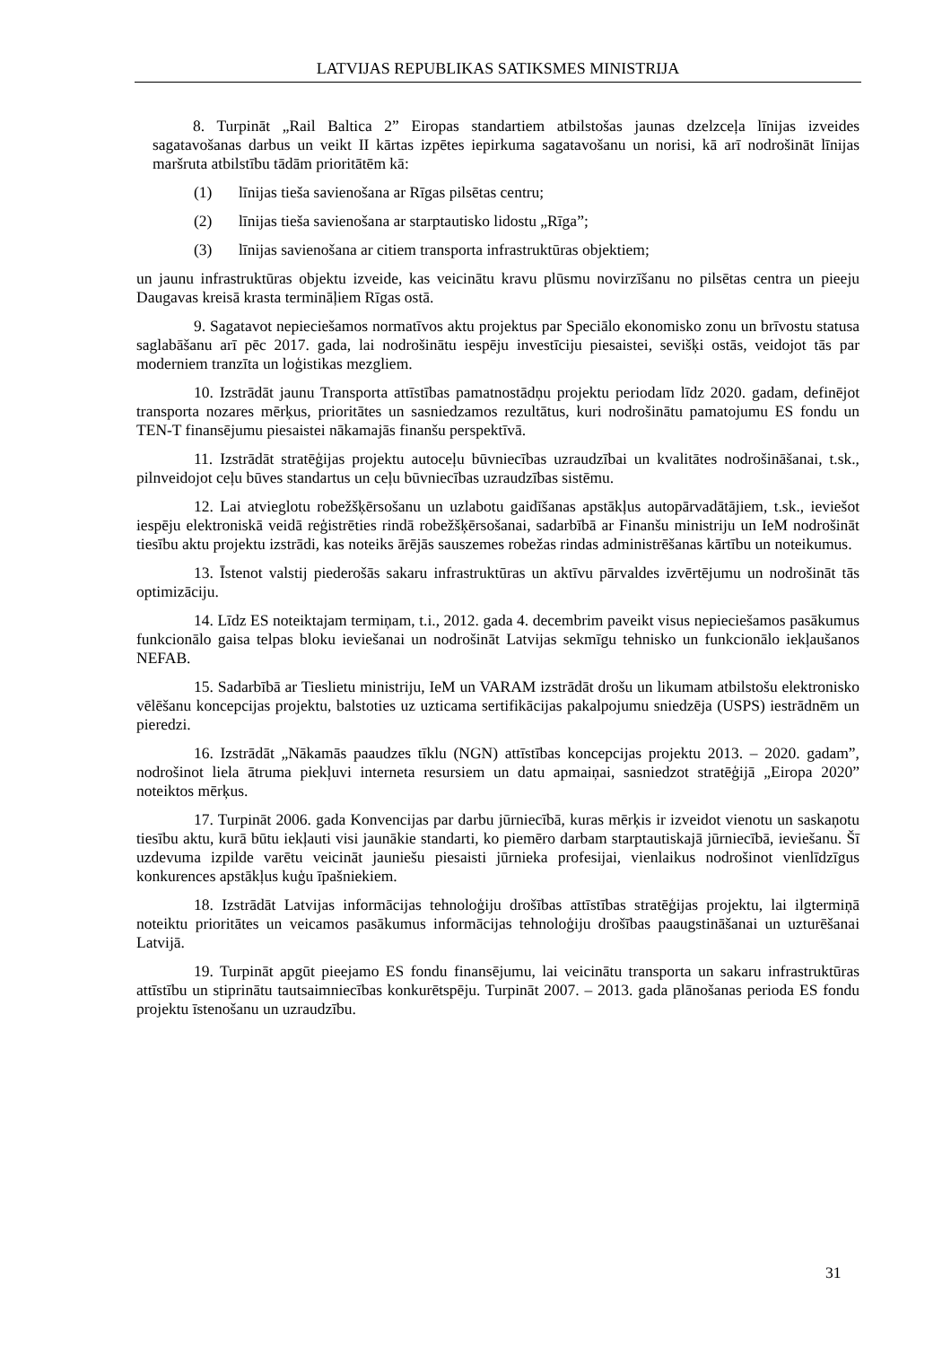LATVIJAS REPUBLIKAS SATIKSMES MINISTRIJA
8. Turpināt „Rail Baltica 2” Eiropas standartiem atbilstošas jaunas dzelzceļa līnijas izveides sagatavošanas darbus un veikt II kārtas izpētes iepirkuma sagatavošanu un norisi, kā arī nodrošināt līnijas maršruta atbilstību tādām prioritātēm kā:
(1) līnijas tieša savienošana ar Rīgas pilsētas centru;
(2) līnijas tieša savienošana ar starptautisko lidostu „Rīga”;
(3) līnijas savienošana ar citiem transporta infrastruktūras objektiem;
un jaunu infrastruktūras objektu izveide, kas veicinātu kravu plūsmu novirzīšanu no pilsētas centra un pieeju Daugavas kreisā krasta termināļiem Rīgas ostā.
9. Sagatavot nepieciešamos normatīvos aktu projektus par Speciālo ekonomisko zonu un brīvostu statusa saglabāšanu arī pēc 2017. gada, lai nodrošinātu iespēju investīciju piesaistei, sevišķi ostās, veidojot tās par moderniem tranzīta un loģistikas mezgliem.
10. Izstrādāt jaunu Transporta attīstības pamatnostādņu projektu periodam līdz 2020. gadam, definējot transporta nozares mērķus, prioritātes un sasniedzamos rezultātus, kuri nodrošinātu pamatojumu ES fondu un TEN-T finansējumu piesaistei nākamajās finanšu perspektīvā.
11. Izstrādāt stratēģijas projektu autoceļu būvniecības uzraudzībai un kvalitātes nodrošināšanai, t.sk., pilnveidojot ceļu būves standartus un ceļu būvniecības uzraudzības sistēmu.
12. Lai atvieglotu robežšķērsošanu un uzlabotu gaidīšanas apstākļus autopārvadātājiem, t.sk., ieviešot iespēju elektroniskā veidā reģistrēties rindā robežšķērsošanai, sadarbībā ar Finanšu ministriju un IeM nodrošināt tiesību aktu projektu izstrādi, kas noteiks ārējās sauszemes robežas rindas administrēšanas kārtību un noteikumus.
13. Īstenot valstij piederošās sakaru infrastruktūras un aktīvu pārvaldes izvērtējumu un nodrošināt tās optimizāciju.
14. Līdz ES noteiktajam termiņam, t.i., 2012. gada 4. decembrim paveikt visus nepieciešamos pasākumus funkcionālo gaisa telpas bloku ieviešanai un nodrošināt Latvijas sekmīgu tehnisko un funkcionālo iekļaušanos NEFAB.
15. Sadarbībā ar Tieslietu ministriju, IeM un VARAM izstrādāt drošu un likumam atbilstošu elektronisko vēlēšanu koncepcijas projektu, balstoties uz uzticama sertifikācijas pakalpojumu sniedzēja (USPS) iestrādnēm un pieredzi.
16. Izstrādāt „Nākamās paaudzes tīklu (NGN) attīstības koncepcijas projektu 2013. – 2020. gadam”, nodrošinot liela ātruma piekļuvi interneta resursiem un datu apmaiņai, sasniedzot stratēģijā „Eiropa 2020” noteiktos mērķus.
17. Turpināt 2006. gada Konvencijas par darbu jūrniecībā, kuras mērķis ir izveidot vienotu un saskaņotu tiesību aktu, kurā būtu iekļauti visi jaunākie standarti, ko piemēro darbam starptautiskajā jūrniecībā, ieviešanu. Šī uzdevuma izpilde varētu veicināt jauniešu piesaisti jūrnieka profesijai, vienlaikus nodrošinot vienlīdzīgus konkurences apstākļus kuģu īpašniekiem.
18. Izstrādāt Latvijas informācijas tehnoloģiju drošības attīstības stratēģijas projektu, lai ilgtermiņā noteiktu prioritātes un veicamos pasākumus informācijas tehnoloģiju drošības paaugstināšanai un uzturēšanai Latvijā.
19. Turpināt apgūt pieejamo ES fondu finansējumu, lai veicinātu transporta un sakaru infrastruktūras attīstību un stiprinātu tautsaimniecības konkurētspēju. Turpināt 2007. – 2013. gada plānošanas perioda ES fondu projektu īstenošanu un uzraudzību.
31